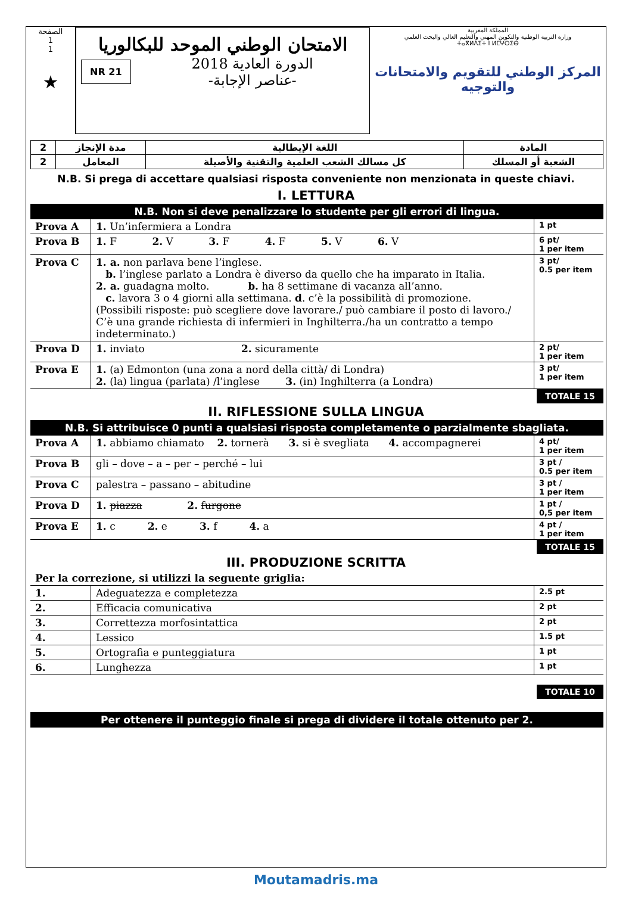الصفحة
1
1
★
الامتحان الوطني الموحد للبكالوريا
NR 21
الدورة العادية 2018
-عناصر الإجابة-
المملكة المغربية
وزارة التربية الوطنية والتكوين المهني والتعليم العالي والبحث العلمي
ⵜⴰⴳⵍⴷⵉⵜ ⵏ ⵍⵎⵖⵔⵉⴱ
المركز الوطني للتقويم والامتحانات والتوجيه
| 2 | مدة الإنجاز | اللغة الإيطالية | المادة |
| 2 | المعامل | كل مسالك الشعب العلمية والتقنية والأصيلة | الشعبة أو المسلك |
N.B. Si prega di accettare qualsiasi risposta conveniente non menzionata in queste chiavi.
I. LETTURA
N.B. Non si deve penalizzare lo studente per gli errori di lingua.
| Prova A | 1. Un’infermiera a Londra | 1 pt |
| Prova B | 1. F 2. V 3. F 4. F 5. V 6. V | 6 pt/ 1 per item |
| Prova C | 1. a. non parlava bene l’inglese. b. l’inglese parlato a Londra è diverso da quello che ha imparato in Italia. 2. a. guadagna molto. b. ha 8 settimane di vacanza all’anno. c. lavora 3 o 4 giorni alla settimana. d . c’è la possibilità di promozione. (Possibili risposte: può scegliere dove lavorare./ può cambiare il posto di lavoro./ C’è una grande richiesta di infermieri in Inghilterra./ha un contratto a tempo indeterminato.) | 3 pt/ 0.5 per item |
| Prova D | 1. inviato 2. sicuramente | 2 pt/ 1 per item |
| Prova E | 1. (a) Edmonton (una zona a nord della città/ di Londra) 2. (la) lingua (parlata) /l’inglese 3. (in) Inghilterra (a Londra) | 3 pt/ 1 per item |
TOTALE 15
II. RIFLESSIONE SULLA LINGUA
N.B. Si attribuisce 0 punti a qualsiasi risposta completamente o parzialmente sbagliata.
| Prova A | 1. abbiamo chiamato 2. tornerà 3. si è svegliata 4. accompagnerei | 4 pt/ 1 per item |
| Prova B | gli – dove – a – per – perché – lui | 3 pt / 0.5 per item |
| Prova C | palestra – passano – abitudine | 3 pt / 1 per item |
| Prova D | 1. piazza 2. furgone | 1 pt / 0,5 per item |
| Prova E | 1. c 2. e 3. f 4. a | 4 pt / 1 per item |
TOTALE 15
III. PRODUZIONE SCRITTA
| Per la correzione, si utilizzi la seguente griglia: | | |
| 1. | Adeguatezza e completezza | 2.5 pt |
| 2. | Efficacia comunicativa | 2 pt |
| 3. | Correttezza morfosintattica | 2 pt |
| 4. | Lessico | 1.5 pt |
| 5. | Ortografia e punteggiatura | 1 pt |
| 6. | Lunghezza | 1 pt |
TOTALE 10
Per ottenere il punteggio finale si prega di dividere il totale ottenuto per 2.
Moutamadris.ma